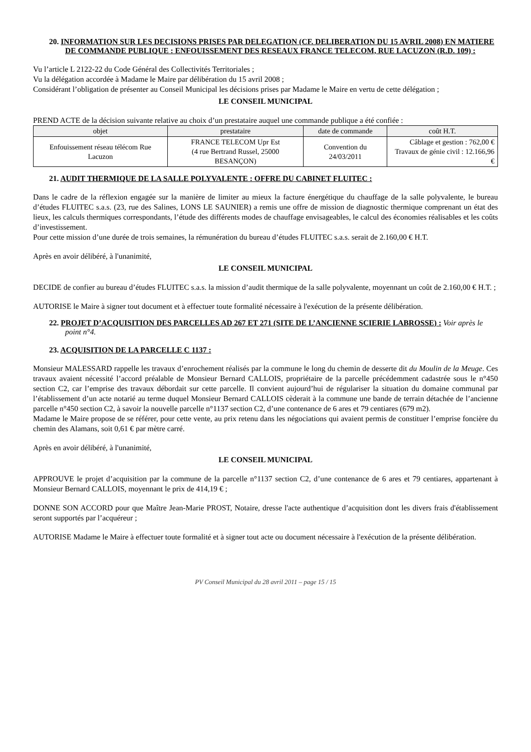20. INFORMATION SUR LES DECISIONS PRISES PAR DELEGATION (CF. DELIBERATION DU 15 AVRIL 2008) EN MATIERE DE COMMANDE PUBLIQUE : ENFOUISSEMENT DES RESEAUX FRANCE TELECOM, RUE LACUZON (R.D. 109) :
Vu l’article L 2122-22 du Code Général des Collectivités Territoriales ;
Vu la délégation accordée à Madame le Maire par délibération du 15 avril 2008 ;
Considérant l’obligation de présenter au Conseil Municipal les décisions prises par Madame le Maire en vertu de cette délégation ;
LE CONSEIL MUNICIPAL
PREND ACTE de la décision suivante relative au choix d’un prestataire auquel une commande publique a été confiée :
| objet | prestataire | date de commande | coût H.T. |
| --- | --- | --- | --- |
| Enfouissement réseau télécom Rue Lacuzon | FRANCE TELECOM Upr Est (4 rue Bertrand Russel, 25000 BESANÇON) | Convention du 24/03/2011 | Câblage et gestion : 762,00 € Travaux de génie civil : 12.166,96 € |
21. AUDIT THERMIQUE DE LA SALLE POLYVALENTE : OFFRE DU CABINET FLUITEC :
Dans le cadre de la réflexion engagée sur la manière de limiter au mieux la facture énergétique du chauffage de la salle polyvalente, le bureau d’études FLUITEC s.a.s. (23, rue des Salines, LONS LE SAUNIER) a remis une offre de mission de diagnostic thermique comprenant un état des lieux, les calculs thermiques correspondants, l’étude des différents modes de chauffage envisageables, le calcul des économies réalisables et les coûts d’investissement.
Pour cette mission d’une durée de trois semaines, la rémunération du bureau d’études FLUITEC s.a.s. serait de 2.160,00 € H.T.
Après en avoir délibéré, à l'unanimité,
LE CONSEIL MUNICIPAL
DECIDE de confier au bureau d’études FLUITEC s.a.s. la mission d’audit thermique de la salle polyvalente, moyennant un coût de 2.160,00 € H.T. ;
AUTORISE le Maire à signer tout document et à effectuer toute formalité nécessaire à l'exécution de la présente délibération.
22. PROJET D’ACQUISITION DES PARCELLES AD 267 ET 271 (SITE DE L’ANCIENNE SCIERIE LABROSSE) : Voir après le point n°4.
23. ACQUISITION DE LA PARCELLE C 1137 :
Monsieur MALESSARD rappelle les travaux d’enrochement réalisés par la commune le long du chemin de desserte dit du Moulin de la Meuge. Ces travaux avaient nécessité l’accord préalable de Monsieur Bernard CALLOIS, propriétaire de la parcelle précédemment cadastrée sous le n°450 section C2, car l’emprise des travaux débordait sur cette parcelle. Il convient aujourd’hui de régulariser la situation du domaine communal par l’établissement d’un acte notarié au terme duquel Monsieur Bernard CALLOIS cèderait à la commune une bande de terrain détachée de l’ancienne parcelle n°450 section C2, à savoir la nouvelle parcelle n°1137 section C2, d’une contenance de 6 ares et 79 centiares (679 m2).
Madame le Maire propose de se référer, pour cette vente, au prix retenu dans les négociations qui avaient permis de constituer l’emprise foncière du chemin des Alamans, soit 0,61 € par mètre carré.
Après en avoir délibéré, à l'unanimité,
LE CONSEIL MUNICIPAL
APPROUVE le projet d’acquisition par la commune de la parcelle n°1137 section C2, d’une contenance de 6 ares et 79 centiares, appartenant à Monsieur Bernard CALLOIS, moyennant le prix de 414,19 € ;
DONNE SON ACCORD pour que Maître Jean-Marie PROST, Notaire, dresse l'acte authentique d’acquisition dont les divers frais d'établissement seront supportés par l’acquéreur ;
AUTORISE Madame le Maire à effectuer toute formalité et à signer tout acte ou document nécessaire à l'exécution de la présente délibération.
PV Conseil Municipal du 28 avril 2011 – page 15 / 15